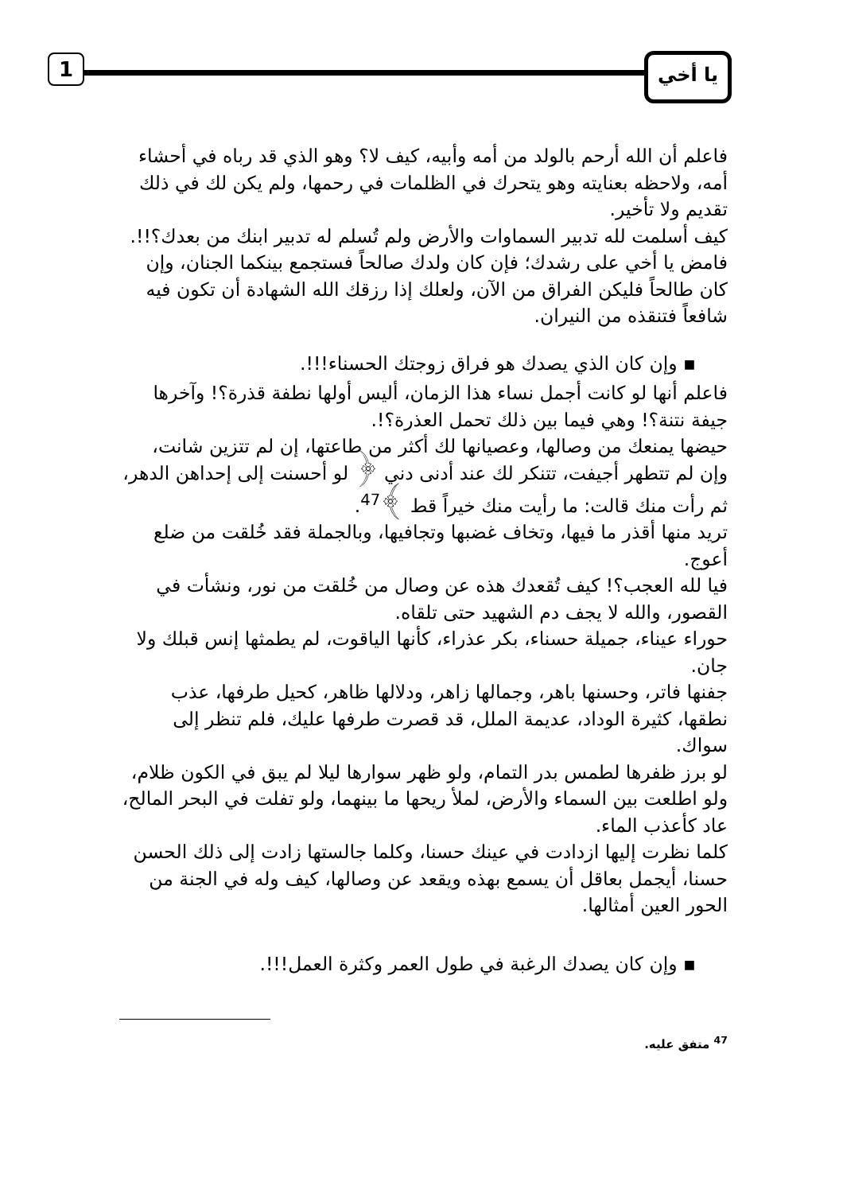1 يا أخي
فاعلم أن الله أرحم بالولد من أمه وأبيه، كيف لا؟ وهو الذي قد رباه في أحشاء أمه، ولاحظه بعنايته وهو يتحرك في الظلمات في رحمها، ولم يكن لك في ذلك تقديم ولا تأخير.
كيف أسلمت لله تدبير السماوات والأرض ولم تُسلم له تدبير ابنك من بعدك؟!!.
فامض يا أخي على رشدك؛ فإن كان ولدك صالحاً فستجمع بينكما الجنان، وإن كان طالحاً فليكن الفراق من الآن، ولعلك إذا رزقك الله الشهادة أن تكون فيه شافعاً فتنقذه من النيران.
▪ وإن كان الذي يصدك هو فراق زوجتك الحسناء!!!.
فاعلم أنها لو كانت أجمل نساء هذا الزمان، أليس أولها نطفة قذرة؟! وآخرها جيفة نتنة؟! وهي فيما بين ذلك تحمل العذرة؟!.
حيضها يمنعك من وصالها، وعصيانها لك أكثر من طاعتها، إن لم تتزين شانت، وإن لم تتطهر أجيفت، تتنكر لك عند أدنى دني ﴿ لو أحسنت إلى إحداهن الدهر، ثم رأت منك قالت: ما رأيت منك خيراً قط ﴾<sup>47</sup>.
تريد منها أقذر ما فيها، وتخاف غضبها وتجافيها، وبالجملة فقد خُلقت من ضلع أعوج.
فيا لله العجب؟! كيف تُقعدك هذه عن وصال من خُلقت من نور، ونشأت في القصور، والله لا يجف دم الشهيد حتى تلقاه.
حوراء عيناء، جميلة حسناء، بكر عذراء، كأنها الياقوت، لم يطمثها إنس قبلك ولا جان.
جفنها فاتر، وحسنها باهر، وجمالها زاهر، ودلالها ظاهر، كحيل طرفها، عذب نطقها، كثيرة الوداد، عديمة الملل، قد قصرت طرفها عليك، فلم تنظر إلى سواك.
لو برز ظفرها لطمس بدر التمام، ولو ظهر سوارها ليلا لم يبق في الكون ظلام، ولو اطلعت بين السماء والأرض، لملأ ريحها ما بينهما، ولو تفلت في البحر المالح، عاد كأعذب الماء.
كلما نظرت إليها ازدادت في عينك حسنا، وكلما جالستها زادت إلى ذلك الحسن حسنا، أيجمل بعاقل أن يسمع بهذه ويقعد عن وصالها، كيف وله في الجنة من الحور العين أمثالها.
▪ وإن كان يصدك الرغبة في طول العمر وكثرة العمل!!!.
<sup>47</sup> متفق عليه.